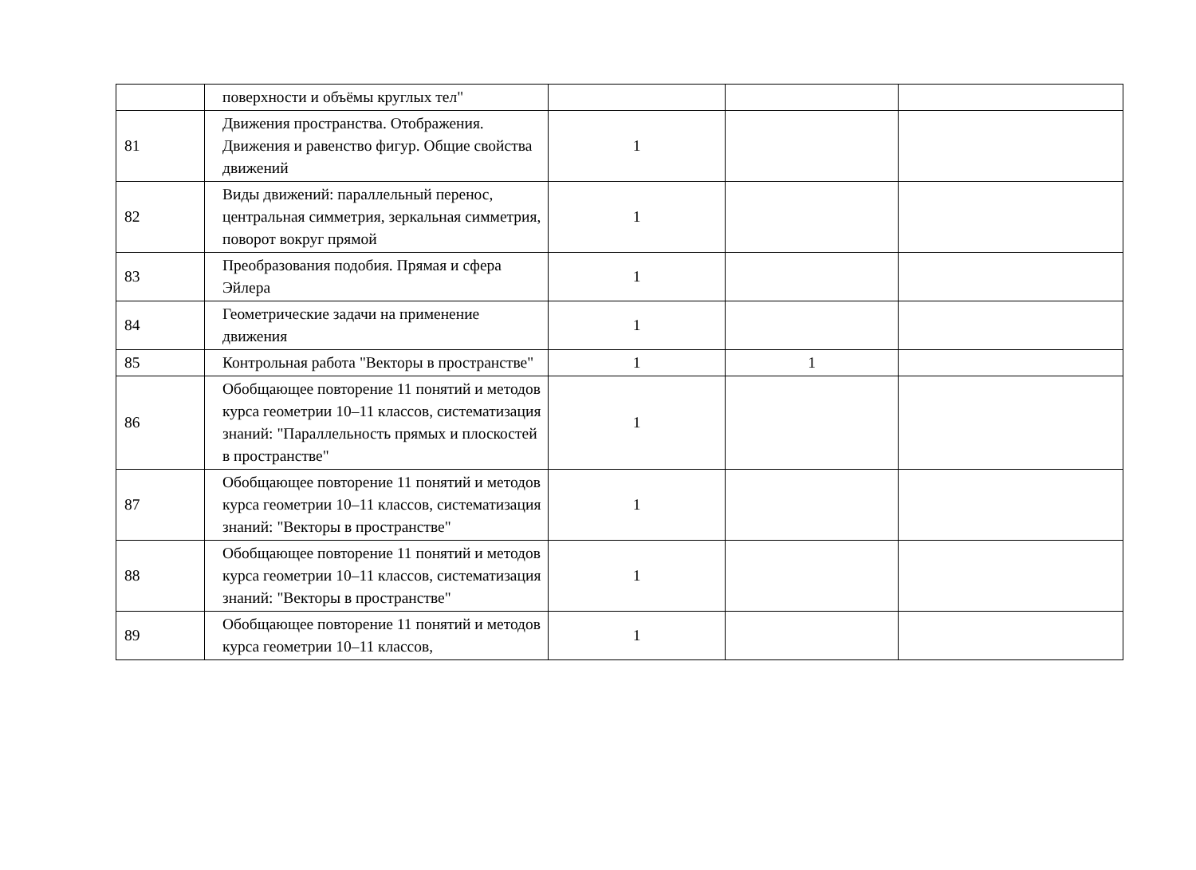| | поверхности и объёмы круглых тел" | | | |
| 81 | Движения пространства. Отображения. Движения и равенство фигур. Общие свойства движений | 1 | | |
| 82 | Виды движений: параллельный перенос, центральная симметрия, зеркальная симметрия, поворот вокруг прямой | 1 | | |
| 83 | Преобразования подобия. Прямая и сфера Эйлера | 1 | | |
| 84 | Геометрические задачи на применение движения | 1 | | |
| 85 | Контрольная работа "Векторы в пространстве" | 1 | 1 | |
| 86 | Обобщающее повторение 11 понятий и методов курса геометрии 10–11 классов, систематизация знаний: "Параллельность прямых и плоскостей в пространстве" | 1 | | |
| 87 | Обобщающее повторение 11 понятий и методов курса геометрии 10–11 классов, систематизация знаний: "Векторы в пространстве" | 1 | | |
| 88 | Обобщающее повторение 11 понятий и методов курса геометрии 10–11 классов, систематизация знаний: "Векторы в пространстве" | 1 | | |
| 89 | Обобщающее повторение 11 понятий и методов курса геометрии 10–11 классов, | 1 | | |